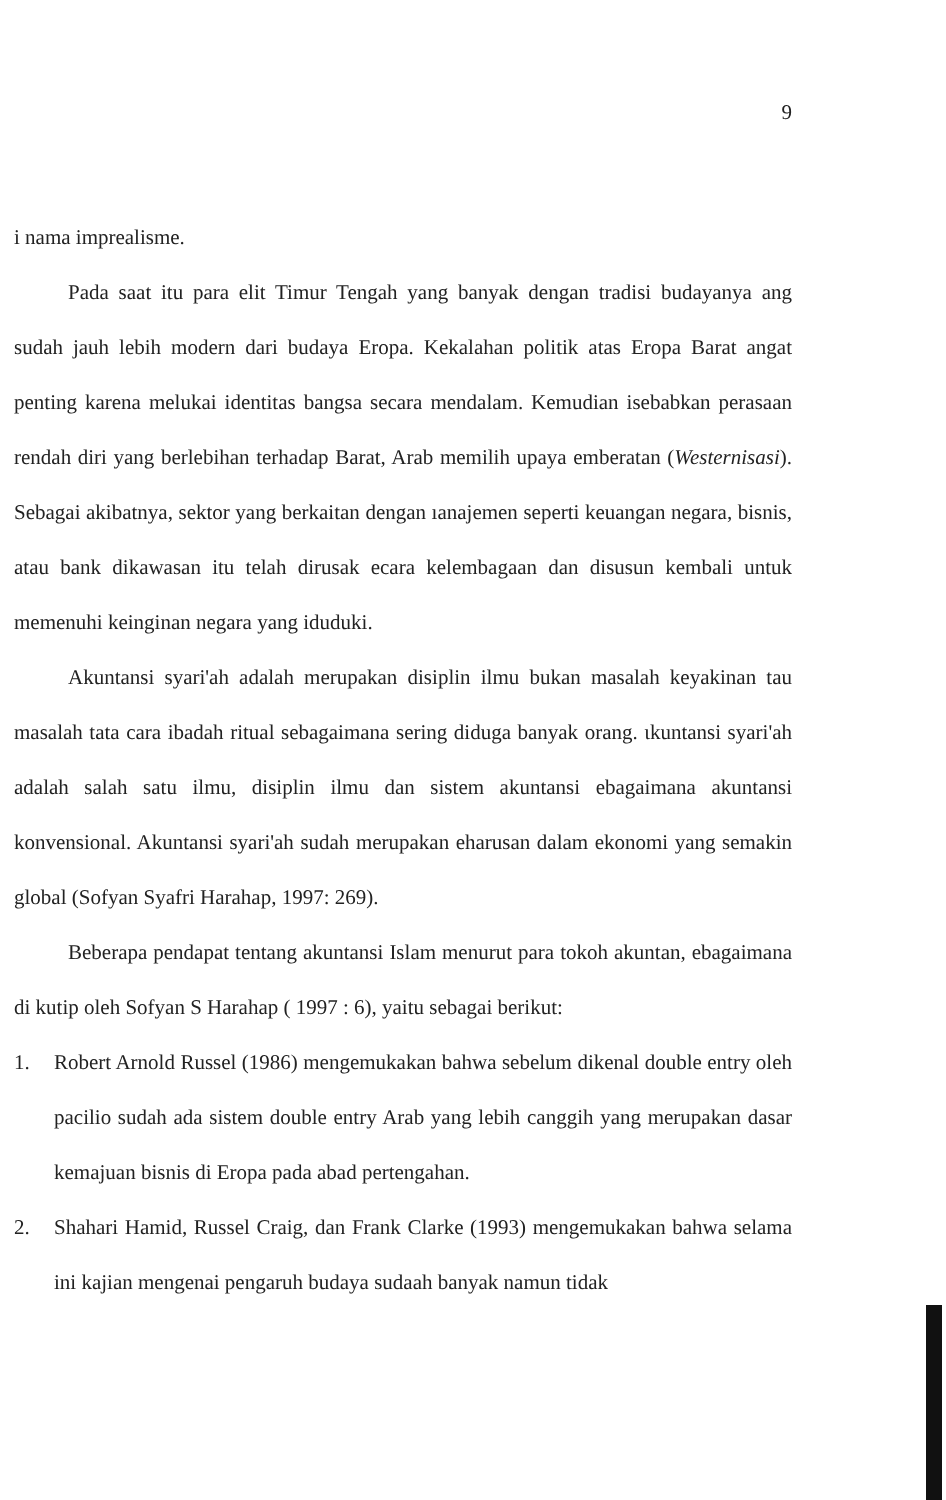9
i nama imprealisme.
Pada saat itu para elit Timur Tengah yang banyak dengan tradisi budayanya ang sudah jauh lebih modern dari budaya Eropa. Kekalahan politik atas Eropa Barat angat penting karena melukai identitas bangsa secara mendalam. Kemudian isebabkan perasaan rendah diri yang berlebihan terhadap Barat, Arab memilih upaya emberatan (Westernisasi). Sebagai akibatnya, sektor yang berkaitan dengan ıanajemen seperti keuangan negara, bisnis, atau bank dikawasan itu telah dirusak ecara kelembagaan dan disusun kembali untuk memenuhi keinginan negara yang iduduki.
Akuntansi syari'ah adalah merupakan disiplin ilmu bukan masalah keyakinan tau masalah tata cara ibadah ritual sebagaimana sering diduga banyak orang. ιkuntansi syari'ah adalah salah satu ilmu, disiplin ilmu dan sistem akuntansi ebagaimana akuntansi konvensional. Akuntansi syari'ah sudah merupakan eharusan dalam ekonomi yang semakin global (Sofyan Syafri Harahap, 1997: 269).
Beberapa pendapat tentang akuntansi Islam menurut para tokoh akuntan, ebagaimana di kutip oleh Sofyan S Harahap ( 1997 : 6), yaitu sebagai berikut:
1. Robert Arnold Russel (1986) mengemukakan bahwa sebelum dikenal double entry oleh pacilio sudah ada sistem double entry Arab yang lebih canggih yang merupakan dasar kemajuan bisnis di Eropa pada abad pertengahan.
2. Shahari Hamid, Russel Craig, dan Frank Clarke (1993) mengemukakan bahwa selama ini kajian mengenai pengaruh budaya sudaah banyak namun tidak